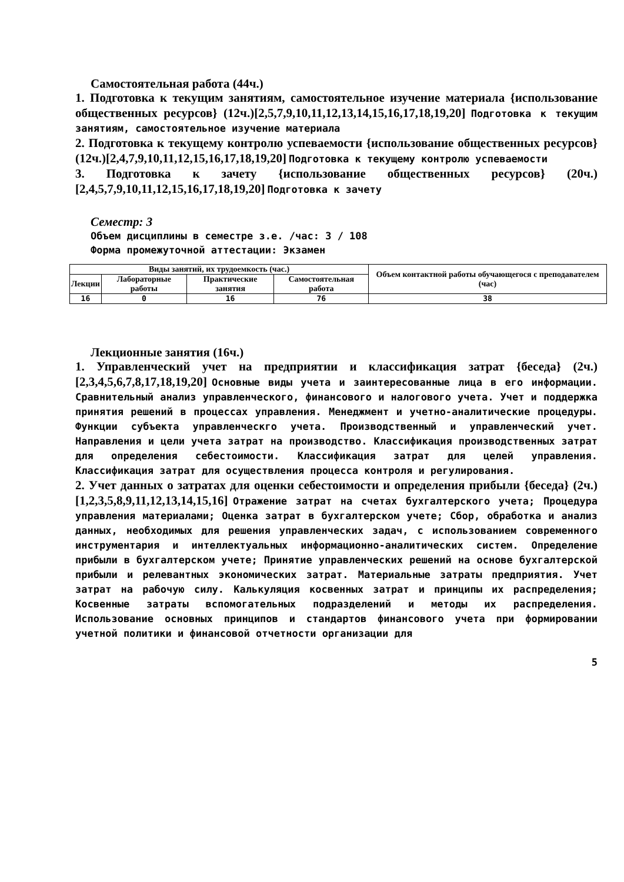Самостоятельная работа (44ч.)
1. Подготовка к текущим занятиям, самостоятельное изучение материала {использование общественных ресурсов} (12ч.)[2,5,7,9,10,11,12,13,14,15,16,17,18,19,20] Подготовка к текущим занятиям, самостоятельное изучение материала
2. Подготовка к текущему контролю успеваемости {использование общественных ресурсов} (12ч.)[2,4,7,9,10,11,12,15,16,17,18,19,20] Подготовка к текущему контролю успеваемости
3. Подготовка к зачету {использование общественных ресурсов} (20ч.)[2,4,5,7,9,10,11,12,15,16,17,18,19,20] Подготовка к зачету
Семестр: 3
Объем дисциплины в семестре з.е. /час: 3 / 108
Форма промежуточной аттестации: Экзамен
| Виды занятий, их трудоемкость (час.) | | | | Объем контактной работы обучающегося с преподавателем (час) |
| --- | --- | --- | --- | --- |
| Лекции | Лабораторные работы | Практические занятия | Самостоятельная работа | |
| 16 | 0 | 16 | 76 | 38 |
Лекционные занятия (16ч.)
1. Управленческий учет на предприятии и классификация затрат {беседа} (2ч.)[2,3,4,5,6,7,8,17,18,19,20] Основные виды учета и заинтересованные лица в его информации. Сравнительный анализ управленческого, финансового и налогового учета. Учет и поддержка принятия решений в процессах управления. Менеджмент и учетно-аналитические процедуры. Функции субъекта управленческго учета. Производственный и управленческий учет. Направления и цели учета затрат на производство. Классификация производственных затрат для определения себестоимости. Классификация затрат для целей управления. Классификация затрат для осуществления процесса контроля и регулирования.
2. Учет данных о затратах для оценки себестоимости и определения прибыли {беседа} (2ч.)[1,2,3,5,8,9,11,12,13,14,15,16] Отражение затрат на счетах бухгалтерского учета; Процедура управления материалами; Оценка затрат в бухгалтерском учете; Сбор, обработка и анализ данных, необходимых для решения управленческих задач, с использованием современного инструментария и интеллектуальных информационно-аналитических систем. Определение прибыли в бухгалтерском учете; Принятие управленческих решений на основе бухгалтерской прибыли и релевантных экономических затрат. Материальные затраты предприятия. Учет затрат на рабочую силу. Калькуляция косвенных затрат и принципы их распределения; Косвенные затраты вспомогательных подразделений и методы их распределения. Использование основных принципов и стандартов финансового учета при формировании учетной политики и финансовой отчетности организации для
5